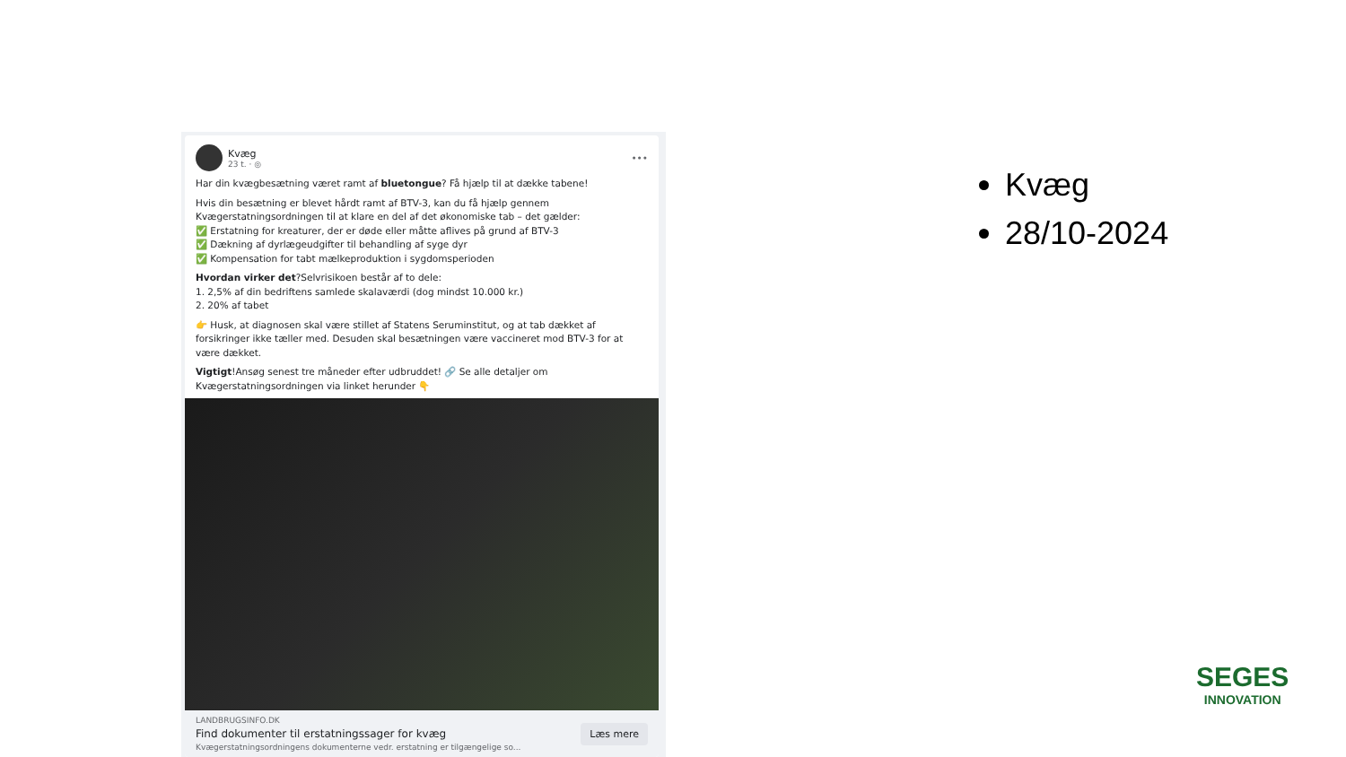Kvæg
23 t. · ◎
•••
Har din kvægbesætning været ramt af bluetongue? Få hjælp til at dække tabene!
Hvis din besætning er blevet hårdt ramt af BTV-3, kan du få hjælp gennem Kvægerstatningsordningen til at klare en del af det økonomiske tab – det gælder:
✅ Erstatning for kreaturer, der er døde eller måtte aflives på grund af BTV-3
✅ Dækning af dyrlægeudgifter til behandling af syge dyr
✅ Kompensation for tabt mælkeproduktion i sygdomsperioden
Hvordan virker det?Selvrisikoen består af to dele:
1. 2,5% af din bedriftens samlede skalaværdi (dog mindst 10.000 kr.)
2. 20% af tabet
👉 Husk, at diagnosen skal være stillet af Statens Serum­institut, og at tab dækket af forsikringer ikke tæller med. Desuden skal besætningen være vaccineret mod BTV-3 for at være dækket.
Vigtigt!Ansøg senest tre måneder efter udbruddet! 🔗 Se alle detaljer om Kvægerstatningsordningen via linket herunder 👇
LANDBRUGSINFO.DK
Find dokumenter til erstatningssager for kvæg
Kvægerstatningsordningens dokumenterne vedr. erstatning er tilgængelige so...
Læs mere
Kvæg
28/10-2024
SEGES
INNOVATION